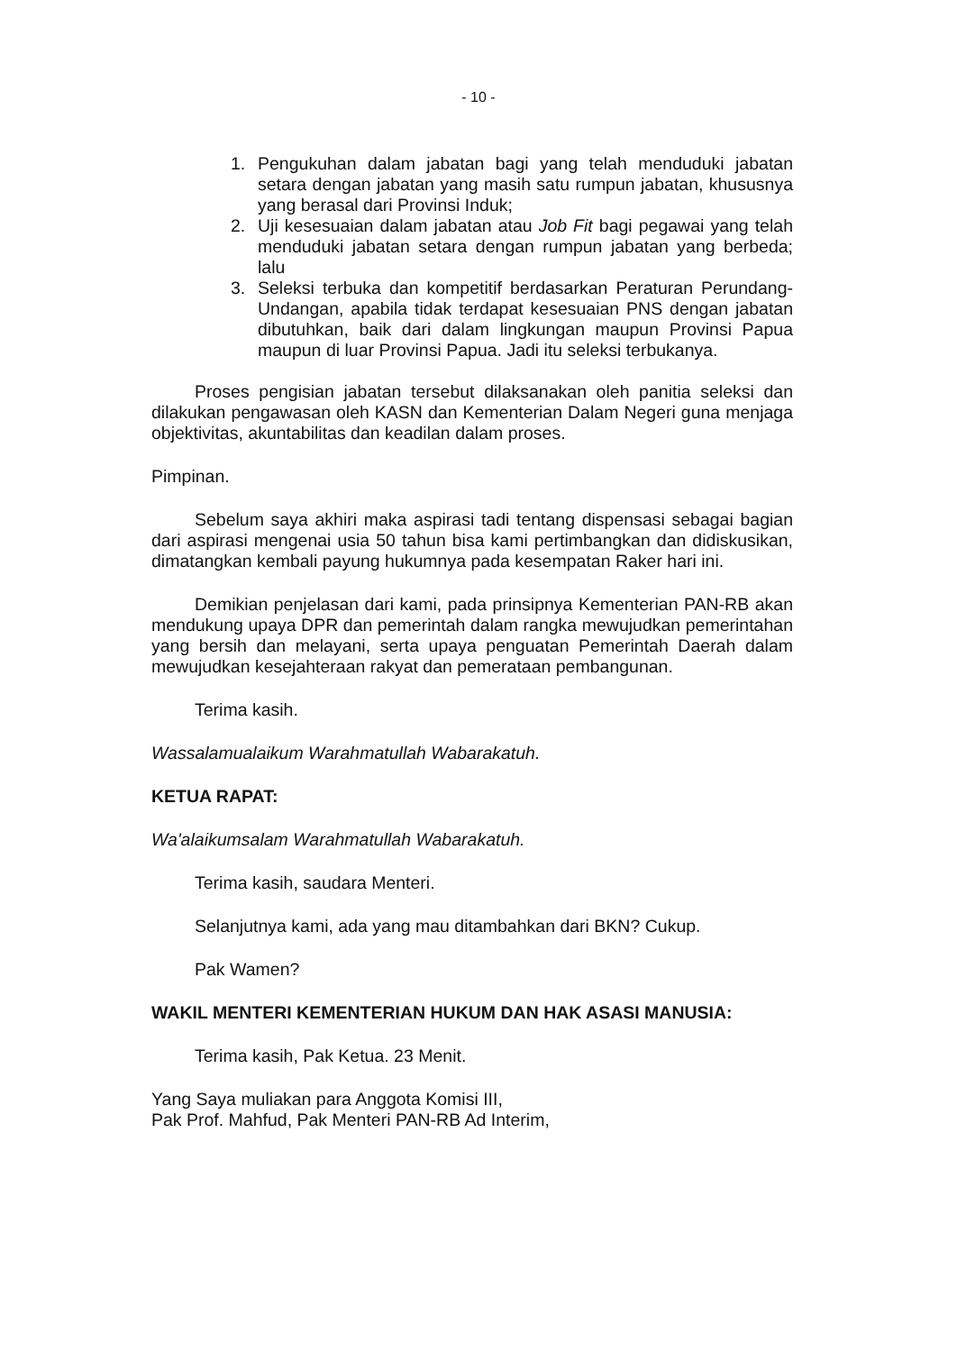- 10 -
1. Pengukuhan dalam jabatan bagi yang telah menduduki jabatan setara dengan jabatan yang masih satu rumpun jabatan, khususnya yang berasal dari Provinsi Induk;
2. Uji kesesuaian dalam jabatan atau Job Fit bagi pegawai yang telah menduduki jabatan setara dengan rumpun jabatan yang berbeda; lalu
3. Seleksi terbuka dan kompetitif berdasarkan Peraturan Perundang-Undangan, apabila tidak terdapat kesesuaian PNS dengan jabatan dibutuhkan, baik dari dalam lingkungan maupun Provinsi Papua maupun di luar Provinsi Papua. Jadi itu seleksi terbukanya.
Proses pengisian jabatan tersebut dilaksanakan oleh panitia seleksi dan dilakukan pengawasan oleh KASN dan Kementerian Dalam Negeri guna menjaga objektivitas, akuntabilitas dan keadilan dalam proses.
Pimpinan.
Sebelum saya akhiri maka aspirasi tadi tentang dispensasi sebagai bagian dari aspirasi mengenai usia 50 tahun bisa kami pertimbangkan dan didiskusikan, dimatangkan kembali payung hukumnya pada kesempatan Raker hari ini.
Demikian penjelasan dari kami, pada prinsipnya Kementerian PAN-RB akan mendukung upaya DPR dan pemerintah dalam rangka mewujudkan pemerintahan yang bersih dan melayani, serta upaya penguatan Pemerintah Daerah dalam mewujudkan kesejahteraan rakyat dan pemerataan pembangunan.
Terima kasih.
Wassalamualaikum Warahmatullah Wabarakatuh.
KETUA RAPAT:
Wa'alaikumsalam Warahmatullah Wabarakatuh.
Terima kasih, saudara Menteri.
Selanjutnya kami, ada yang mau ditambahkan dari BKN? Cukup.
Pak Wamen?
WAKIL MENTERI KEMENTERIAN HUKUM DAN HAK ASASI MANUSIA:
Terima kasih, Pak Ketua. 23 Menit.
Yang Saya muliakan para Anggota Komisi III,
Pak Prof. Mahfud, Pak Menteri PAN-RB Ad Interim,